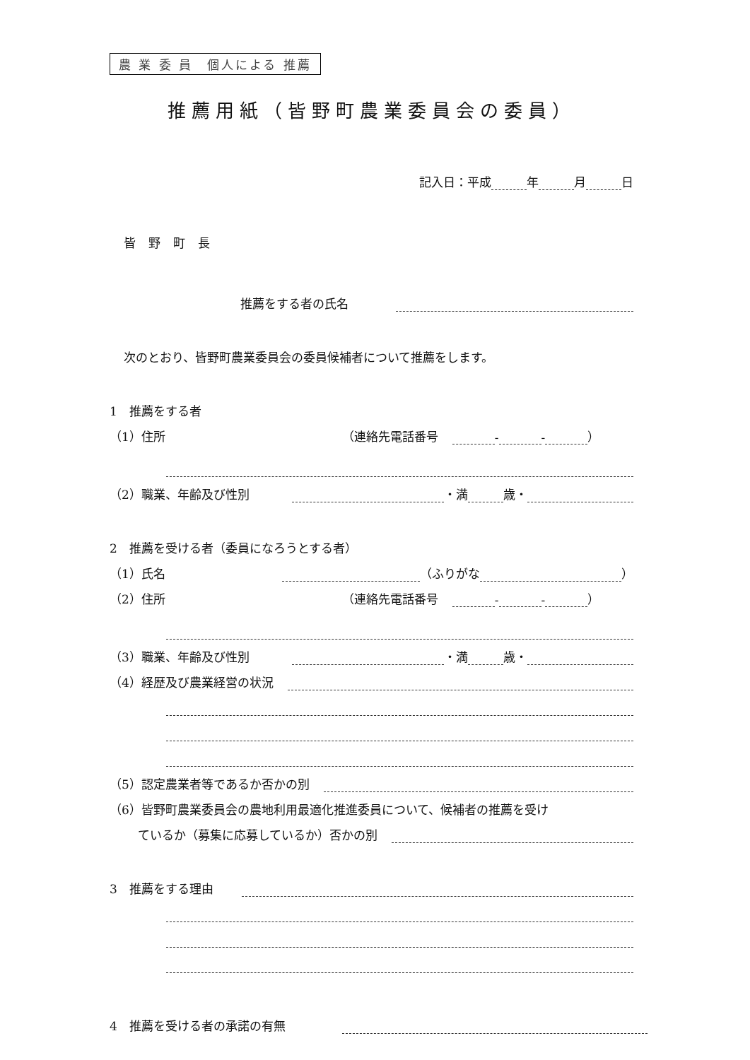農 業 委 員　個人による 推薦
推薦用紙（皆野町農業委員会の委員）
記入日：平成 年 月 日
皆野町長
推薦をする者の氏名
次のとおり、皆野町農業委員会の委員候補者について推薦をします。
1　推薦をする者
（1）住所 （連絡先電話番号 - - ）
（2）職業、年齢及び性別 ・満 歳・
2　推薦を受ける者（委員になろうとする者）
（1）氏名 （ふりがな ）
（2）住所 （連絡先電話番号 - - ）
（3）職業、年齢及び性別 ・満 歳・
（4）経歴及び農業経営の状況
（5）認定農業者等であるか否かの別
（6）皆野町農業委員会の農地利用最適化推進委員について、候補者の推薦を受け
ているか（募集に応募しているか）否かの別
3　推薦をする理由
4　推薦を受ける者の承諾の有無